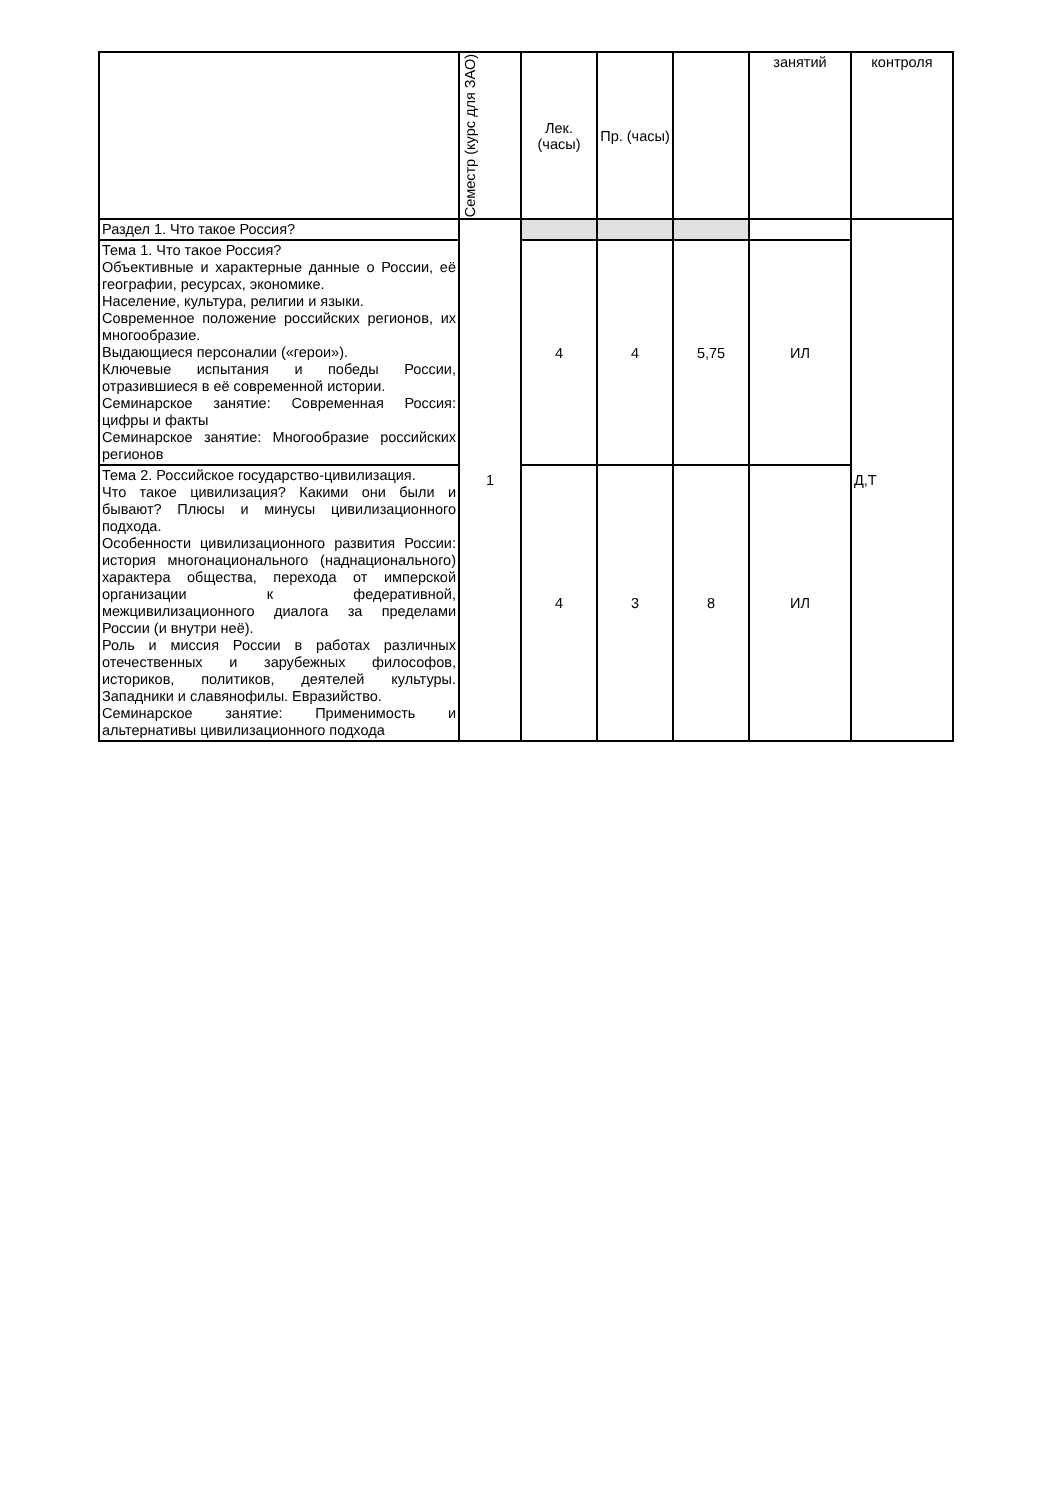| | Семестр (курс для ЗАО) | Лек. (часы) | Пр. (часы) | | занятий | контроля |
| --- | --- | --- | --- | --- | --- | --- |
| Раздел 1. Что такое Россия? | 1 | | | | | Д,Т |
| Тема 1. Что такое Россия? Объективные и характерные данные о России, её географии, ресурсах, экономике. Население, культура, религии и языки. Современное положение российских регионов, их многообразие. Выдающиеся персоналии («герои»). Ключевые испытания и победы России, отразившиеся в её современной истории. Семинарское занятие: Современная Россия: цифры и факты Семинарское занятие: Многообразие российских регионов | | 4 | 4 | 5,75 | ИЛ | |
| Тема 2. Российское государство-цивилизация. Что такое цивилизация? Какими они были и бывают? Плюсы и минусы цивилизационного подхода. Особенности цивилизационного развития России: история многонационального (наднационального) характера общества, перехода от имперской организации к федеративной, межцивилизационного диалога за пределами России (и внутри неё). Роль и миссия России в работах различных отечественных и зарубежных философов, историков, политиков, деятелей культуры. Западники и славянофилы. Евразийство. Семинарское занятие: Применимость и альтернативы цивилизационного подхода | | 4 | 3 | 8 | ИЛ | |